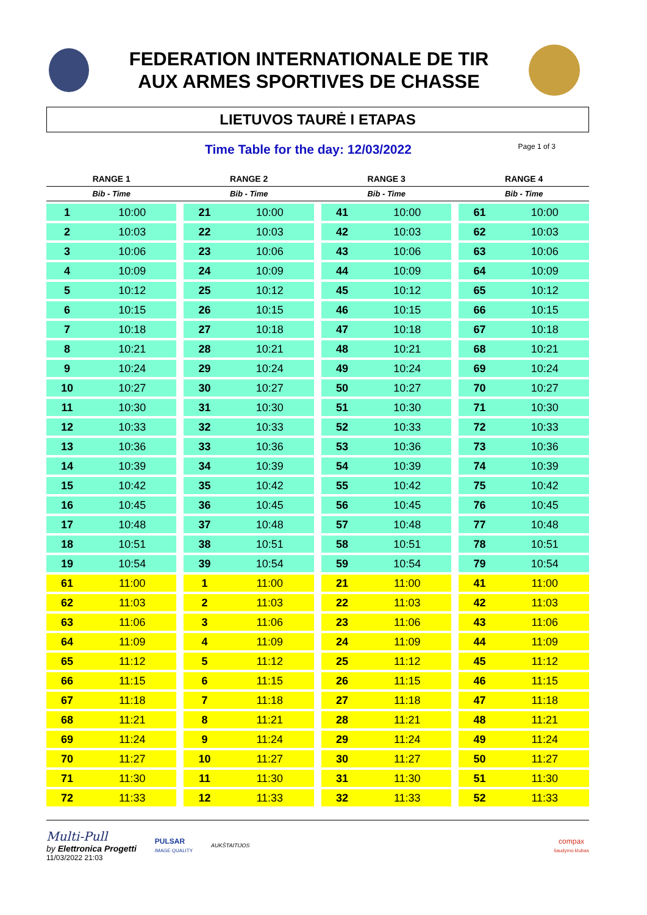FEDERATION INTERNATIONALE DE TIR
AUX ARMES SPORTIVES DE CHASSE
LIETUVOS TAURĖ I ETAPAS
Time Table for the day: 12/03/2022
Page 1 of 3
| RANGE 1 | | | RANGE 2 | | | RANGE 3 | | | RANGE 4 | |
| --- | --- | --- | --- | --- | --- | --- | --- | --- | --- | --- |
| Bib - Time | | | Bib - Time | | | Bib - Time | | | Bib - Time | |
| 1 | 10:00 | | 21 | 10:00 | | 41 | 10:00 | | 61 | 10:00 |
| 2 | 10:03 | | 22 | 10:03 | | 42 | 10:03 | | 62 | 10:03 |
| 3 | 10:06 | | 23 | 10:06 | | 43 | 10:06 | | 63 | 10:06 |
| 4 | 10:09 | | 24 | 10:09 | | 44 | 10:09 | | 64 | 10:09 |
| 5 | 10:12 | | 25 | 10:12 | | 45 | 10:12 | | 65 | 10:12 |
| 6 | 10:15 | | 26 | 10:15 | | 46 | 10:15 | | 66 | 10:15 |
| 7 | 10:18 | | 27 | 10:18 | | 47 | 10:18 | | 67 | 10:18 |
| 8 | 10:21 | | 28 | 10:21 | | 48 | 10:21 | | 68 | 10:21 |
| 9 | 10:24 | | 29 | 10:24 | | 49 | 10:24 | | 69 | 10:24 |
| 10 | 10:27 | | 30 | 10:27 | | 50 | 10:27 | | 70 | 10:27 |
| 11 | 10:30 | | 31 | 10:30 | | 51 | 10:30 | | 71 | 10:30 |
| 12 | 10:33 | | 32 | 10:33 | | 52 | 10:33 | | 72 | 10:33 |
| 13 | 10:36 | | 33 | 10:36 | | 53 | 10:36 | | 73 | 10:36 |
| 14 | 10:39 | | 34 | 10:39 | | 54 | 10:39 | | 74 | 10:39 |
| 15 | 10:42 | | 35 | 10:42 | | 55 | 10:42 | | 75 | 10:42 |
| 16 | 10:45 | | 36 | 10:45 | | 56 | 10:45 | | 76 | 10:45 |
| 17 | 10:48 | | 37 | 10:48 | | 57 | 10:48 | | 77 | 10:48 |
| 18 | 10:51 | | 38 | 10:51 | | 58 | 10:51 | | 78 | 10:51 |
| 19 | 10:54 | | 39 | 10:54 | | 59 | 10:54 | | 79 | 10:54 |
| 61 | 11:00 | | 1 | 11:00 | | 21 | 11:00 | | 41 | 11:00 |
| 62 | 11:03 | | 2 | 11:03 | | 22 | 11:03 | | 42 | 11:03 |
| 63 | 11:06 | | 3 | 11:06 | | 23 | 11:06 | | 43 | 11:06 |
| 64 | 11:09 | | 4 | 11:09 | | 24 | 11:09 | | 44 | 11:09 |
| 65 | 11:12 | | 5 | 11:12 | | 25 | 11:12 | | 45 | 11:12 |
| 66 | 11:15 | | 6 | 11:15 | | 26 | 11:15 | | 46 | 11:15 |
| 67 | 11:18 | | 7 | 11:18 | | 27 | 11:18 | | 47 | 11:18 |
| 68 | 11:21 | | 8 | 11:21 | | 28 | 11:21 | | 48 | 11:21 |
| 69 | 11:24 | | 9 | 11:24 | | 29 | 11:24 | | 49 | 11:24 |
| 70 | 11:27 | | 10 | 11:27 | | 30 | 11:27 | | 50 | 11:27 |
| 71 | 11:30 | | 11 | 11:30 | | 31 | 11:30 | | 51 | 11:30 |
| 72 | 11:33 | | 12 | 11:33 | | 32 | 11:33 | | 52 | 11:33 |
Multi-Pull
by Elettronica Progetti
11/03/2022 21:03
PULSAR
IMAGE QUALITY
AUKŠTAITIJOS
compax
šaudymo klubas